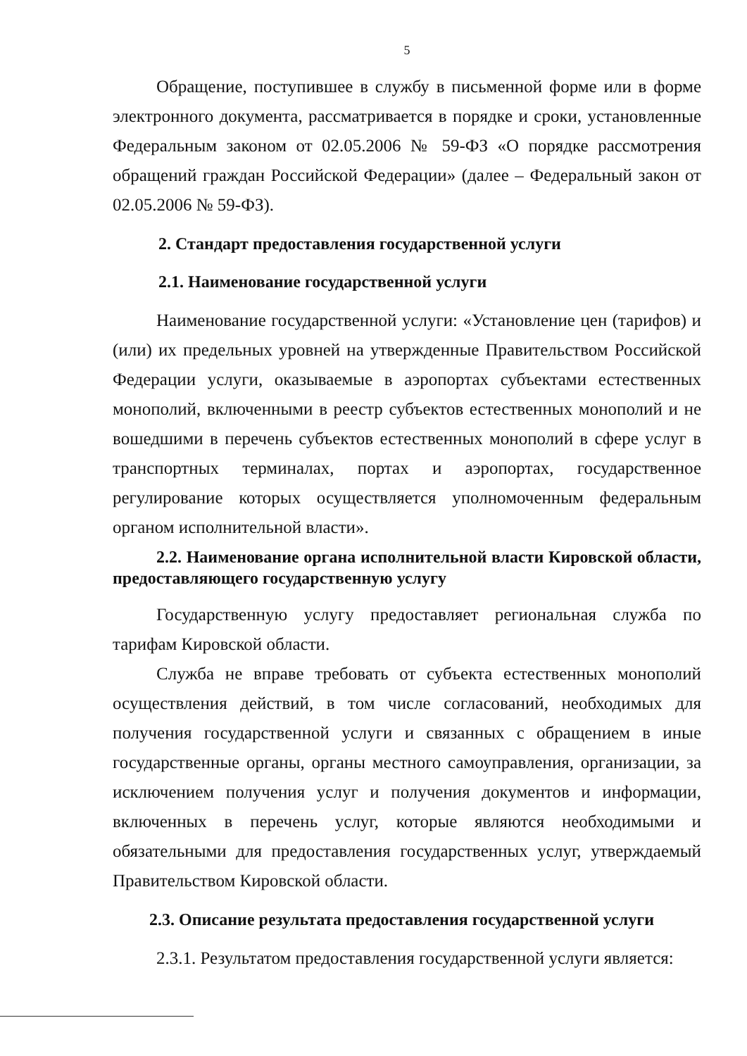5
Обращение, поступившее в службу в письменной форме или в форме электронного документа, рассматривается в порядке и сроки, установленные Федеральным законом от 02.05.2006 № 59-ФЗ «О порядке рассмотрения обращений граждан Российской Федерации» (далее – Федеральный закон от 02.05.2006 № 59-ФЗ).
2. Стандарт предоставления государственной услуги
2.1. Наименование государственной услуги
Наименование государственной услуги: «Установление цен (тарифов) и (или) их предельных уровней на утвержденные Правительством Российской Федерации услуги, оказываемые в аэропортах субъектами естественных монополий, включенными в реестр субъектов естественных монополий и не вошедшими в перечень субъектов естественных монополий в сфере услуг в транспортных терминалах, портах и аэропортах, государственное регулирование которых осуществляется уполномоченным федеральным органом исполнительной власти».
2.2. Наименование органа исполнительной власти Кировской области, предоставляющего государственную услугу
Государственную услугу предоставляет региональная служба по тарифам Кировской области.
Служба не вправе требовать от субъекта естественных монополий осуществления действий, в том числе согласований, необходимых для получения государственной услуги и связанных с обращением в иные государственные органы, органы местного самоуправления, организации, за исключением получения услуг и получения документов и информации, включенных в перечень услуг, которые являются необходимыми и обязательными для предоставления государственных услуг, утверждаемый Правительством Кировской области.
2.3. Описание результата предоставления государственной услуги
2.3.1. Результатом предоставления государственной услуги является: